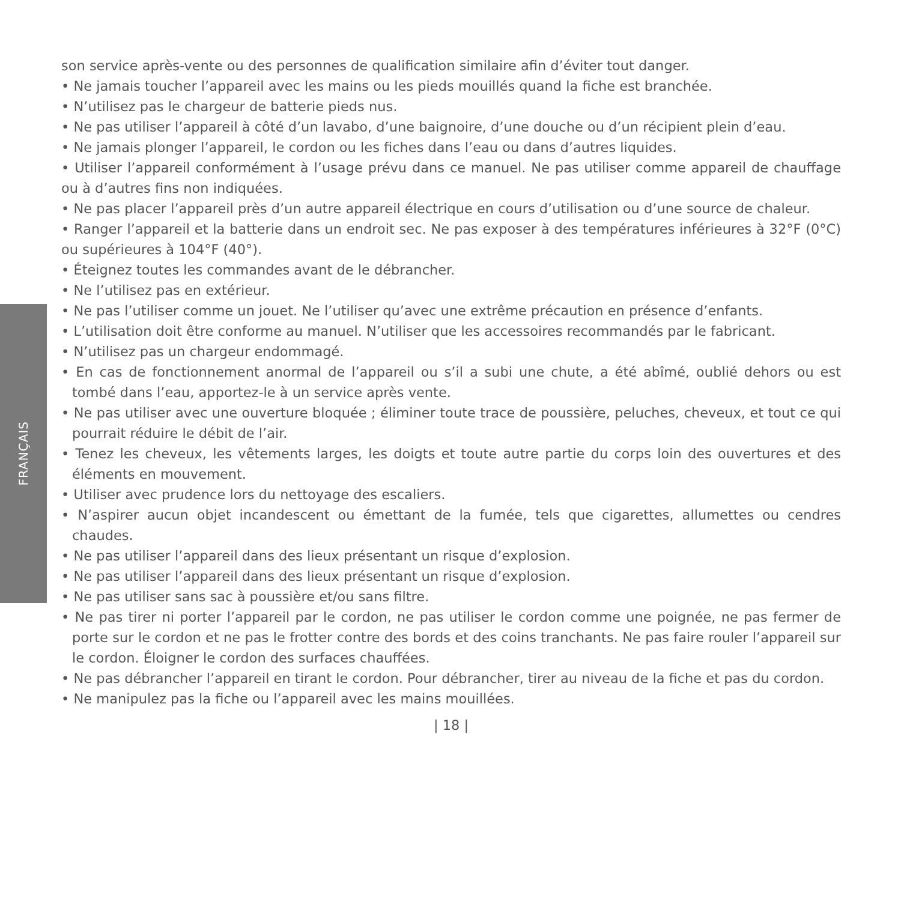FRANÇAIS
son service après-vente ou des personnes de qualification similaire afin d’éviter tout danger.
• Ne jamais toucher l’appareil avec les mains ou les pieds mouillés quand la fiche est branchée.
• N’utilisez pas le chargeur de batterie pieds nus.
• Ne pas utiliser l’appareil à côté d’un lavabo, d’une baignoire, d’une douche ou d’un récipient plein d’eau.
• Ne jamais plonger l’appareil, le cordon ou les fiches dans l’eau ou dans d’autres liquides.
• Utiliser l’appareil conformément à l’usage prévu dans ce manuel. Ne pas utiliser comme appareil de chauffage ou à d’autres fins non indiquées.
• Ne pas placer l’appareil près d’un autre appareil électrique en cours d’utilisation ou d’une source de chaleur.
• Ranger l’appareil et la batterie dans un endroit sec. Ne pas exposer à des températures inférieures à 32°F (0°C) ou supérieures à 104°F (40°).
• Éteignez toutes les commandes avant de le débrancher.
• Ne l’utilisez pas en extérieur.
• Ne pas l’utiliser comme un jouet. Ne l’utiliser qu’avec une extrême précaution en présence d’enfants.
• L’utilisation doit être conforme au manuel. N’utiliser que les accessoires recommandés par le fabricant.
• N’utilisez pas un chargeur endommagé.
• En cas de fonctionnement anormal de l’appareil ou s’il a subi une chute, a été abîmé, oublié dehors ou est tombé dans l’eau, apportez-le à un service après vente.
• Ne pas utiliser avec une ouverture bloquée ; éliminer toute trace de poussière, peluches, cheveux, et tout ce qui pourrait réduire le débit de l’air.
• Tenez les cheveux, les vêtements larges, les doigts et toute autre partie du corps loin des ouvertures et des éléments en mouvement.
• Utiliser avec prudence lors du nettoyage des escaliers.
• N’aspirer aucun objet incandescent ou émettant de la fumée, tels que cigarettes, allumettes ou cendres chaudes.
• Ne pas utiliser l’appareil dans des lieux présentant un risque d’explosion.
• Ne pas utiliser l’appareil dans des lieux présentant un risque d’explosion.
• Ne pas utiliser sans sac à poussière et/ou sans filtre.
• Ne pas tirer ni porter l’appareil par le cordon, ne pas utiliser le cordon comme une poignée, ne pas fermer de porte sur le cordon et ne pas le frotter contre des bords et des coins tranchants. Ne pas faire rouler l’appareil sur le cordon. Éloigner le cordon des surfaces chauffées.
• Ne pas débrancher l’appareil en tirant le cordon. Pour débrancher, tirer au niveau de la fiche et pas du cordon.
• Ne manipulez pas la fiche ou l’appareil avec les mains mouillées.
| 18 |